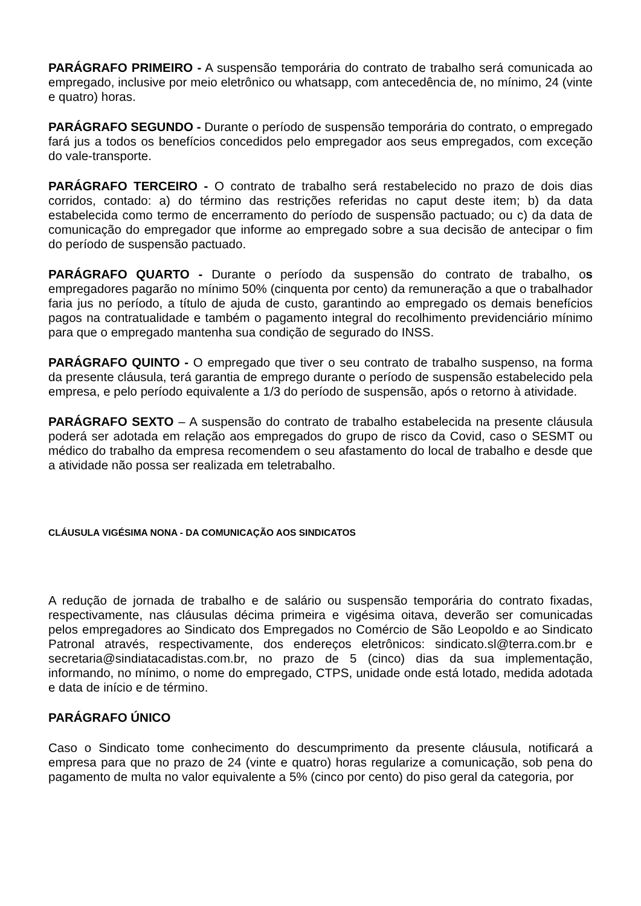PARÁGRAFO PRIMEIRO - A suspensão temporária do contrato de trabalho será comunicada ao empregado, inclusive por meio eletrônico ou whatsapp, com antecedência de, no mínimo, 24 (vinte e quatro) horas.
PARÁGRAFO SEGUNDO - Durante o período de suspensão temporária do contrato, o empregado fará jus a todos os benefícios concedidos pelo empregador aos seus empregados, com exceção do vale-transporte.
PARÁGRAFO TERCEIRO - O contrato de trabalho será restabelecido no prazo de dois dias corridos, contado: a) do término das restrições referidas no caput deste item; b) da data estabelecida como termo de encerramento do período de suspensão pactuado; ou c) da data de comunicação do empregador que informe ao empregado sobre a sua decisão de antecipar o fim do período de suspensão pactuado.
PARÁGRAFO QUARTO - Durante o período da suspensão do contrato de trabalho, os empregadores pagarão no mínimo 50% (cinquenta por cento) da remuneração a que o trabalhador faria jus no período, a título de ajuda de custo, garantindo ao empregado os demais benefícios pagos na contratualidade e também o pagamento integral do recolhimento previdenciário mínimo para que o empregado mantenha sua condição de segurado do INSS.
PARÁGRAFO QUINTO - O empregado que tiver o seu contrato de trabalho suspenso, na forma da presente cláusula, terá garantia de emprego durante o período de suspensão estabelecido pela empresa, e pelo período equivalente a 1/3 do período de suspensão, após o retorno à atividade.
PARÁGRAFO SEXTO – A suspensão do contrato de trabalho estabelecida na presente cláusula poderá ser adotada em relação aos empregados do grupo de risco da Covid, caso o SESMT ou médico do trabalho da empresa recomendem o seu afastamento do local de trabalho e desde que a atividade não possa ser realizada em teletrabalho.
CLÁUSULA VIGÉSIMA NONA - DA COMUNICAÇÃO AOS SINDICATOS
A redução de jornada de trabalho e de salário ou suspensão temporária do contrato fixadas, respectivamente, nas cláusulas décima primeira e vigésima oitava, deverão ser comunicadas pelos empregadores ao Sindicato dos Empregados no Comércio de São Leopoldo e ao Sindicato Patronal através, respectivamente, dos endereços eletrônicos: sindicato.sl@terra.com.br e secretaria@sindiatacadistas.com.br, no prazo de 5 (cinco) dias da sua implementação, informando, no mínimo, o nome do empregado, CTPS, unidade onde está lotado, medida adotada e data de início e de término.
PARÁGRAFO ÚNICO
Caso o Sindicato tome conhecimento do descumprimento da presente cláusula, notificará a empresa para que no prazo de 24 (vinte e quatro) horas regularize a comunicação, sob pena do pagamento de multa no valor equivalente a 5% (cinco por cento) do piso geral da categoria, por